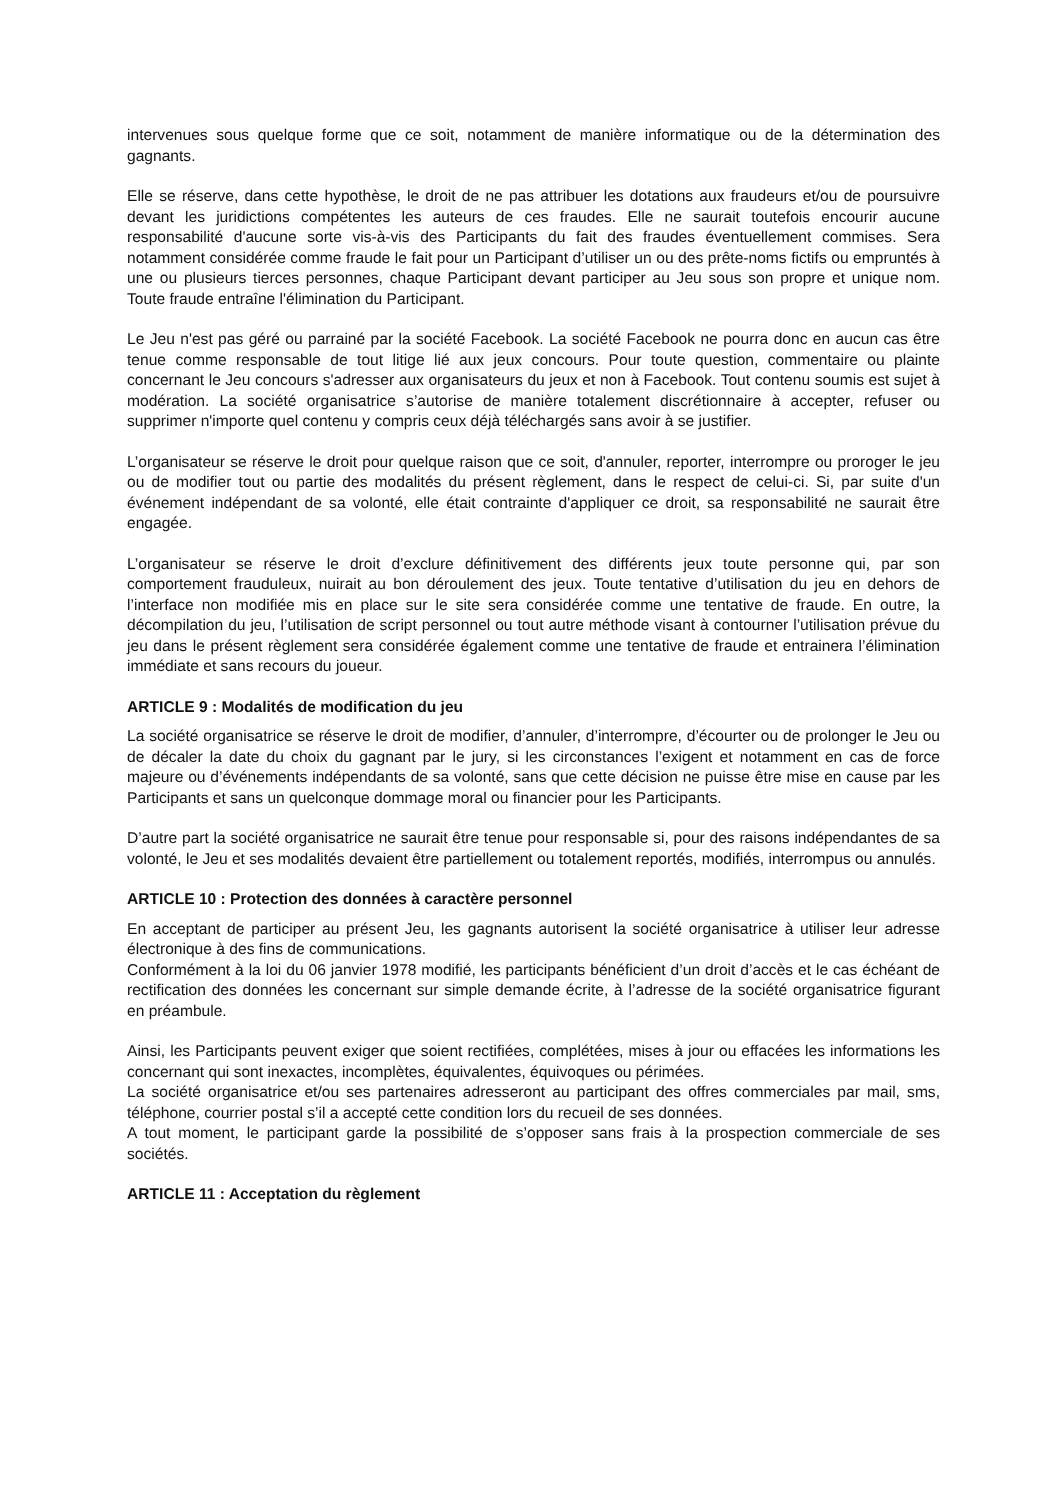intervenues sous quelque forme que ce soit, notamment de manière informatique ou de la détermination des gagnants.
Elle se réserve, dans cette hypothèse, le droit de ne pas attribuer les dotations aux fraudeurs et/ou de poursuivre devant les juridictions compétentes les auteurs de ces fraudes. Elle ne saurait toutefois encourir aucune responsabilité d'aucune sorte vis-à-vis des Participants du fait des fraudes éventuellement commises. Sera notamment considérée comme fraude le fait pour un Participant d’utiliser un ou des prête-noms fictifs ou empruntés à une ou plusieurs tierces personnes, chaque Participant devant participer au Jeu sous son propre et unique nom. Toute fraude entraîne l'élimination du Participant.
Le Jeu n'est pas géré ou parrainé par la société Facebook. La société Facebook ne pourra donc en aucun cas être tenue comme responsable de tout litige lié aux jeux concours. Pour toute question, commentaire ou plainte concernant le Jeu concours s'adresser aux organisateurs du jeux et non à Facebook. Tout contenu soumis est sujet à modération. La société organisatrice s’autorise de manière totalement discrétionnaire à accepter, refuser ou supprimer n'importe quel contenu y compris ceux déjà téléchargés sans avoir à se justifier.
L’organisateur se réserve le droit pour quelque raison que ce soit, d'annuler, reporter, interrompre ou proroger le jeu ou de modifier tout ou partie des modalités du présent règlement, dans le respect de celui-ci. Si, par suite d'un événement indépendant de sa volonté, elle était contrainte d'appliquer ce droit, sa responsabilité ne saurait être engagée.
L’organisateur se réserve le droit d’exclure définitivement des différents jeux toute personne qui, par son comportement frauduleux, nuirait au bon déroulement des jeux. Toute tentative d’utilisation du jeu en dehors de l’interface non modifiée mis en place sur le site sera considérée comme une tentative de fraude. En outre, la décompilation du jeu, l’utilisation de script personnel ou tout autre méthode visant à contourner l’utilisation prévue du jeu dans le présent règlement sera considérée également comme une tentative de fraude et entrainera l’élimination immédiate et sans recours du joueur.
ARTICLE 9 : Modalités de modification du jeu
La société organisatrice se réserve le droit de modifier, d’annuler, d’interrompre, d’écourter ou de prolonger le Jeu ou de décaler la date du choix du gagnant par le jury, si les circonstances l’exigent et notamment en cas de force majeure ou d’événements indépendants de sa volonté, sans que cette décision ne puisse être mise en cause par les Participants et sans un quelconque dommage moral ou financier pour les Participants.
D’autre part la société organisatrice ne saurait être tenue pour responsable si, pour des raisons indépendantes de sa volonté, le Jeu et ses modalités devaient être partiellement ou totalement reportés, modifiés, interrompus ou annulés.
ARTICLE 10 : Protection des données à caractère personnel
En acceptant de participer au présent Jeu, les gagnants autorisent la société organisatrice à utiliser leur adresse électronique à des fins de communications.
Conformément à la loi du 06 janvier 1978 modifié, les participants bénéficient d’un droit d’accès et le cas échéant de rectification des données les concernant sur simple demande écrite, à l’adresse de la société organisatrice figurant en préambule.
Ainsi, les Participants peuvent exiger que soient rectifiées, complétées, mises à jour ou effacées les informations les concernant qui sont inexactes, incomplètes, équivalentes, équivoques ou périmées.
La société organisatrice et/ou ses partenaires adresseront au participant des offres commerciales par mail, sms, téléphone, courrier postal s’il a accepté cette condition lors du recueil de ses données.
A tout moment, le participant garde la possibilité de s’opposer sans frais à la prospection commerciale de ses sociétés.
ARTICLE 11 : Acceptation du règlement